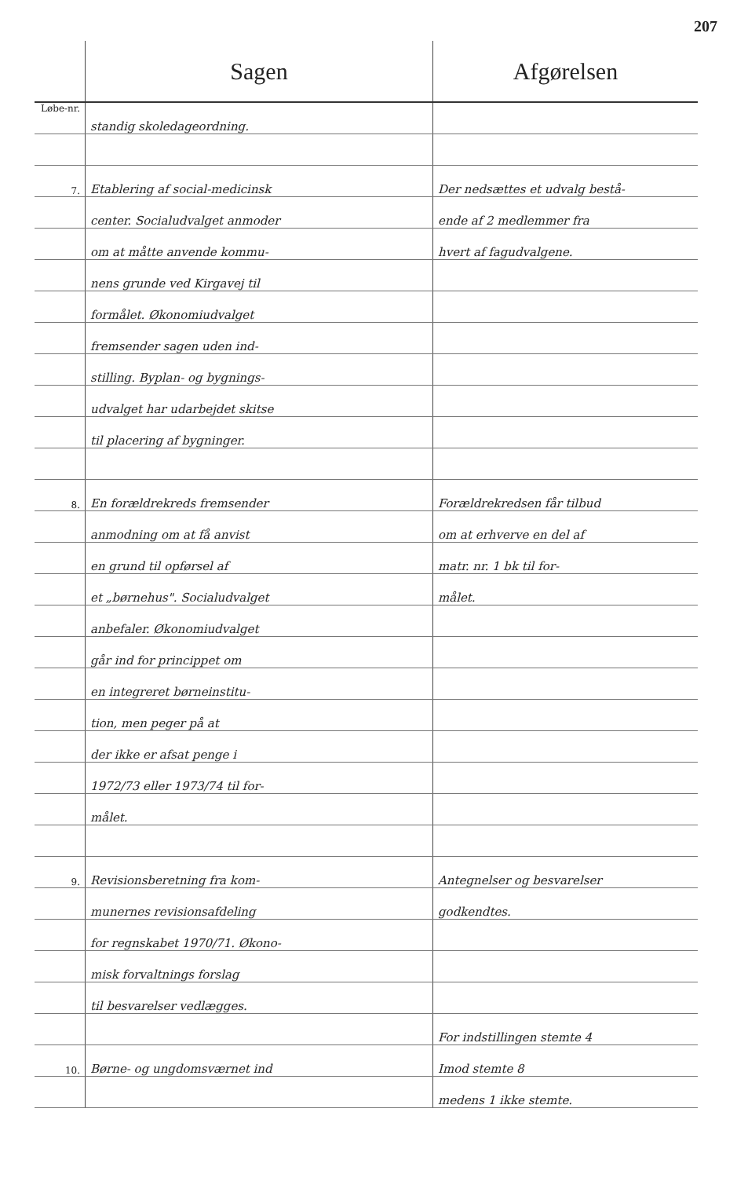207
| | Sagen | Afgørelsen |
| --- | --- | --- |
| Løbe-nr. | standig skoledageordning. | |
| 7. | Etablering af social-medicinsk | Der nedsættes et udvalg bestå- |
| | center. Socialudvalget anmoder | ende af 2 medlemmer fra |
| | om at måtte anvende kommu- | hvert af fagudvalgene. |
| | nens grunde ved Kirgavej til | |
| | formålet. Økonomiudvalget | |
| | fremsender sagen uden ind- | |
| | stilling. Byplan- og bygnings- | |
| | udvalget har udarbejdet skitse | |
| | til placering af bygninger. | |
| 8. | En forældrekreds fremsender | Forældrekredsen får tilbud |
| | anmodning om at få anvist | om at erhverve en del af |
| | en grund til opførsel af | matr. nr. 1 bk til for- |
| | et „børnehus". Socialudvalget | målet. |
| | anbefaler. Økonomiudvalget | |
| | går ind for princippet om | |
| | en integreret børneinstitu- | |
| | tion, men peger på at | |
| | der ikke er afsat penge i | |
| | 1972/73 eller 1973/74 til for- | |
| | målet. | |
| 9. | Revisionsberetning fra kom- | Antegnelser og besvarelser |
| | munernes revisionsafdeling | godkendtes. |
| | for regnskabet 1970/71. Økono- | |
| | misk forvaltnings forslag | |
| | til besvarelser vedlægges. | |
| | | For indstillingen stemte 4 |
| 10. | Børne- og ungdomsværnet ind | Imod stemte 8 |
| | | medens 1 ikke stemte. |